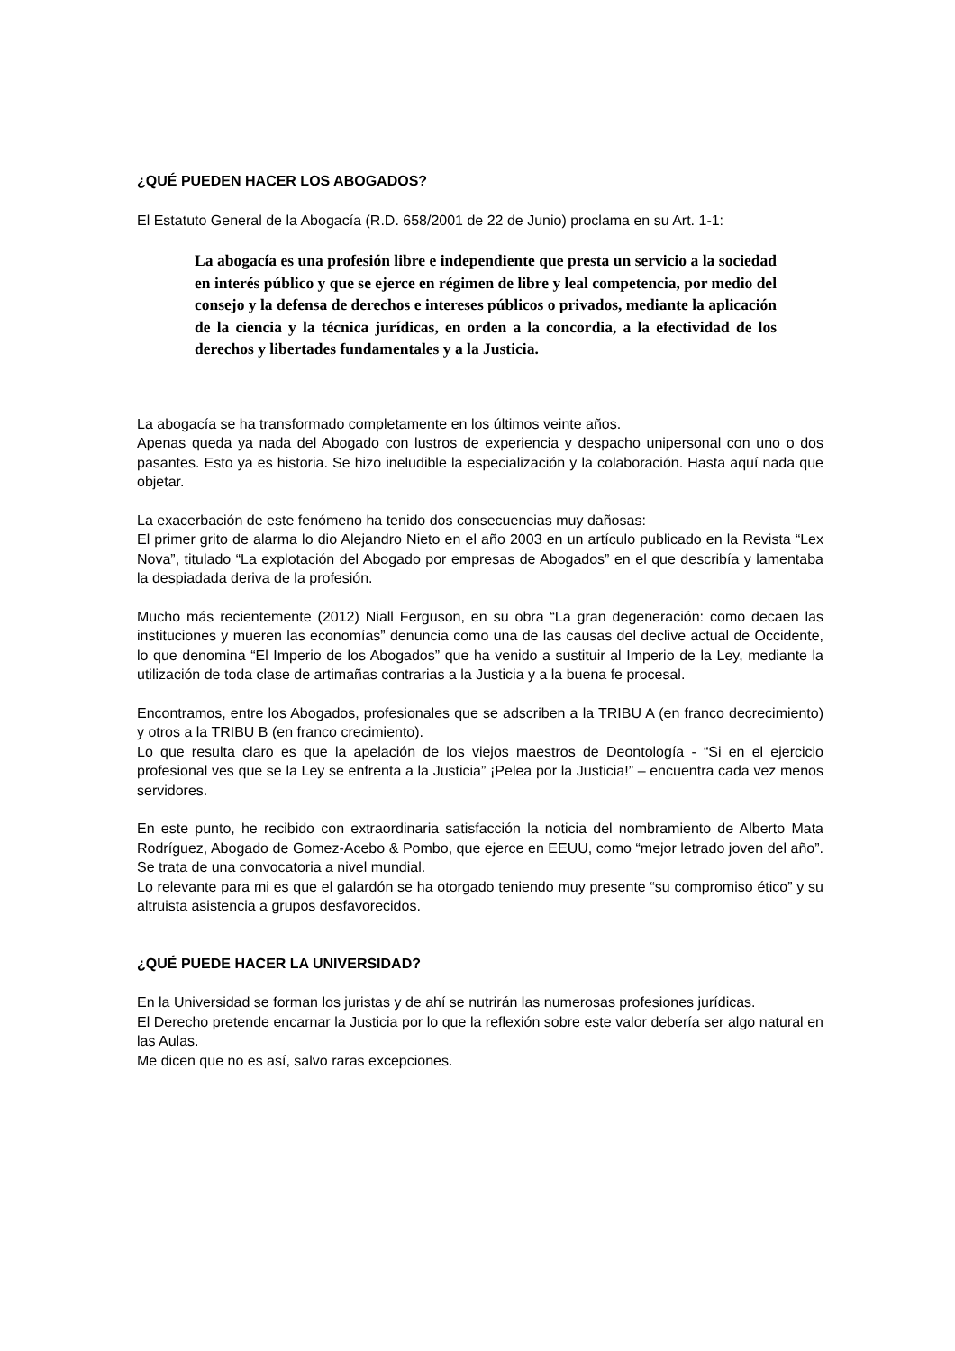¿QUÉ PUEDEN HACER LOS ABOGADOS?
El Estatuto General de la Abogacía (R.D. 658/2001 de 22 de Junio) proclama en su Art. 1-1:
La abogacía es una profesión libre e independiente que presta un servicio a la sociedad en interés público y que se ejerce en régimen de libre y leal competencia, por medio del consejo y la defensa de derechos e intereses públicos o privados, mediante la aplicación de la ciencia y la técnica jurídicas, en orden a la concordia, a la efectividad de los derechos y libertades fundamentales y a la Justicia.
La abogacía se ha transformado completamente en los últimos veinte años.
Apenas queda ya nada del Abogado con lustros de experiencia y despacho unipersonal con uno o dos pasantes. Esto ya es historia. Se hizo ineludible la especialización y la colaboración. Hasta aquí nada que objetar.
La exacerbación de este fenómeno ha tenido dos consecuencias muy dañosas:
El primer grito de alarma lo dio Alejandro Nieto en el año 2003 en un artículo publicado en la Revista “Lex Nova”, titulado “La explotación del Abogado por empresas de Abogados” en el que describía y lamentaba la despiadada deriva de la profesión.
Mucho más recientemente (2012) Niall Ferguson, en su obra “La gran degeneración: como decaen las instituciones y mueren las economías” denuncia como una de las causas del declive actual de Occidente, lo que denomina “El Imperio de los Abogados” que ha venido a sustituir al Imperio de la Ley, mediante la utilización de toda clase de artimañas contrarias a la Justicia y a la buena fe procesal.
Encontramos, entre los Abogados, profesionales que se adscriben a la TRIBU A (en franco decrecimiento) y otros a la TRIBU B (en franco crecimiento).
Lo que resulta claro es que la apelación de los viejos maestros de Deontología - “Si en el ejercicio profesional ves que se la Ley se enfrenta a la Justicia” ¡Pelea por la Justicia!” – encuentra cada vez menos servidores.
En este punto, he recibido con extraordinaria satisfacción la noticia del nombramiento de Alberto Mata Rodríguez, Abogado de Gomez-Acebo & Pombo, que ejerce en EEUU, como “mejor letrado joven del año”. Se trata de una convocatoria a nivel mundial.
Lo relevante para mi es que el galardón se ha otorgado teniendo muy presente “su compromiso ético” y su altruista asistencia a grupos desfavorecidos.
¿QUÉ PUEDE HACER LA UNIVERSIDAD?
En la Universidad se forman los juristas y de ahí se nutrirán las numerosas profesiones jurídicas.
El Derecho pretende encarnar la Justicia por lo que la reflexión sobre este valor debería ser algo natural en las Aulas.
Me dicen que no es así, salvo raras excepciones.